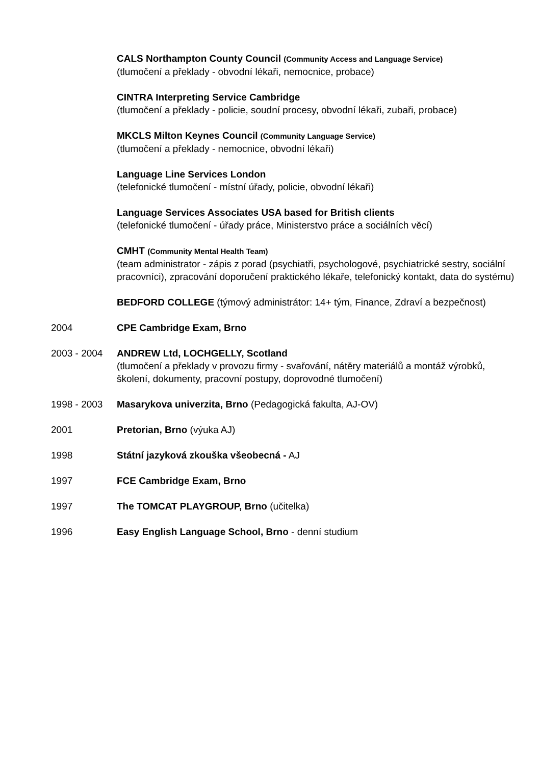CALS Northampton County Council (Community Access and Language Service)
(tlumočení a překlady - obvodní lékaři, nemocnice, probace)
CINTRA Interpreting Service Cambridge
(tlumočení a překlady - policie, soudní procesy, obvodní lékaři, zubaři, probace)
MKCLS Milton Keynes Council (Community Language Service)
(tlumočení a překlady - nemocnice, obvodní lékaři)
Language Line Services London
(telefonické tlumočení - místní úřady, policie, obvodní lékaři)
Language Services Associates USA based for British clients
(telefonické tlumočení - úřady práce, Ministerstvo práce a sociálních věcí)
CMHT (Community Mental Health Team)
(team administrator - zápis z porad (psychiatři, psychologové, psychiatrické sestry, sociální pracovníci), zpracování doporučení praktického lékaře, telefonický kontakt, data do systému)
BEDFORD COLLEGE (týmový administrátor: 14+ tým, Finance, Zdraví a bezpečnost)
2004 CPE Cambridge Exam, Brno
2003 - 2004 ANDREW Ltd, LOCHGELLY, Scotland
(tlumočení a překlady v provozu firmy - svařování, nátěry materiálů a montáž výrobků, školení, dokumenty, pracovní postupy, doprovodné tlumočení)
1998 - 2003 Masarykova univerzita, Brno (Pedagogická fakulta, AJ-OV)
2001 Pretorian, Brno (výuka AJ)
1998 Státní jazyková zkouška všeobecná - AJ
1997 FCE Cambridge Exam, Brno
1997 The TOMCAT PLAYGROUP, Brno (učitelka)
1996 Easy English Language School, Brno - denní studium